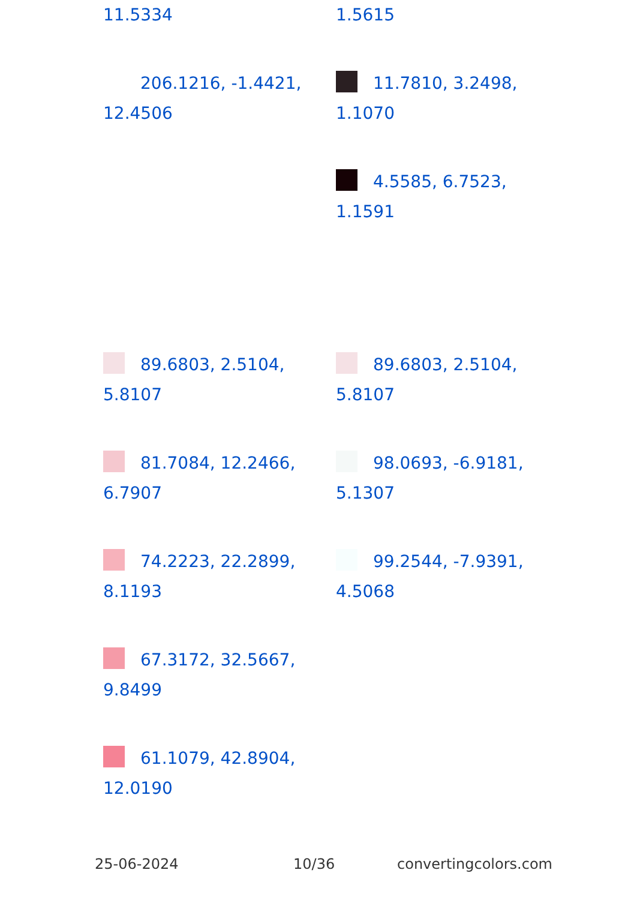11.5334 1.5615
206.1216, -1.4421, 12.4506
11.7810, 3.2498, 1.1070
4.5585, 6.7523, 1.1591
89.6803, 2.5104, 5.8107
89.6803, 2.5104, 5.8107
81.7084, 12.2466, 6.7907
98.0693, -6.9181, 5.1307
74.2223, 22.2899, 8.1193
99.2544, -7.9391, 4.5068
67.3172, 32.5667, 9.8499
61.1079, 42.8904, 12.0190
25-06-2024 10/36 convertingcolors.com